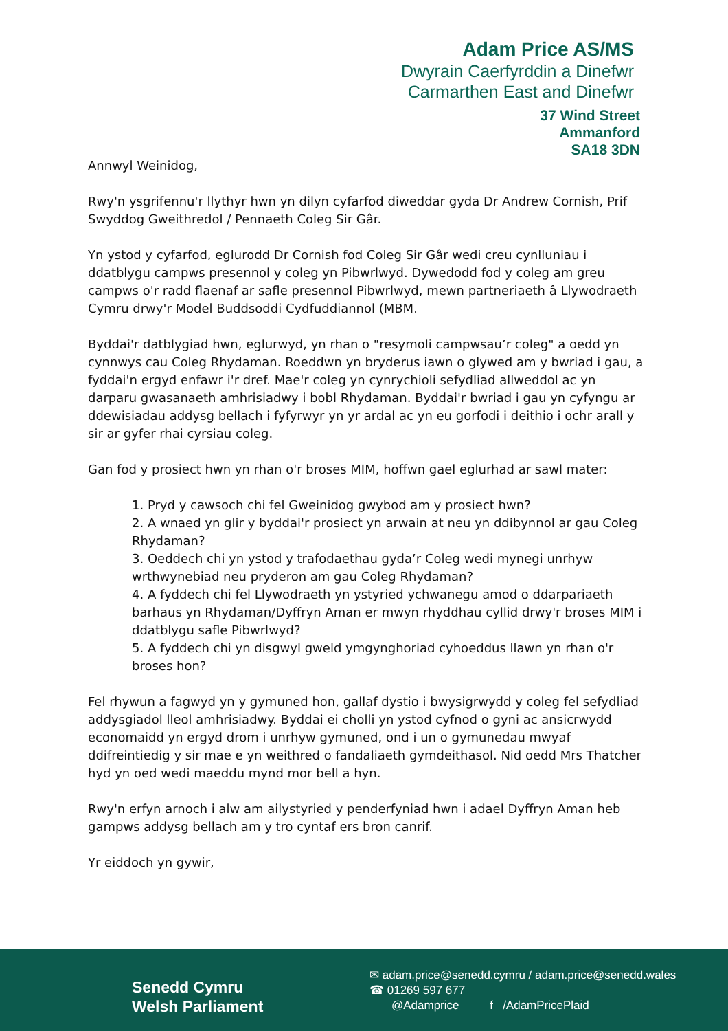Adam Price AS/MS
Dwyrain Caerfyrddin a Dinefwr
Carmarthen East and Dinefwr
37 Wind Street
Ammanford
SA18 3DN
Annwyl Weinidog,
Rwy'n ysgrifennu'r llythyr hwn yn dilyn cyfarfod diweddar gyda Dr Andrew Cornish, Prif Swyddog Gweithredol / Pennaeth Coleg Sir Gâr.
Yn ystod y cyfarfod, eglurodd Dr Cornish fod Coleg Sir Gâr wedi creu cynlluniau i ddatblygu campws presennol y coleg yn Pibwrlwyd. Dywedodd fod y coleg am greu campws o'r radd flaenaf ar safle presennol Pibwrlwyd, mewn partneriaeth â Llywodraeth Cymru drwy'r Model Buddsoddi Cydfuddiannol (MBM.
Byddai'r datblygiad hwn, eglurwyd, yn rhan o "resymoli campwsau’r coleg" a oedd yn cynnwys cau Coleg Rhydaman. Roeddwn yn bryderus iawn o glywed am y bwriad i gau, a fyddai'n ergyd enfawr i'r dref. Mae'r coleg yn cynrychioli sefydliad allweddol ac yn darparu gwasanaeth amhrisiadwy i bobl Rhydaman. Byddai'r bwriad i gau yn cyfyngu ar ddewisiadau addysg bellach i fyfyrwyr yn yr ardal ac yn eu gorfodi i deithio i ochr arall y sir ar gyfer rhai cyrsiau coleg.
Gan fod y prosiect hwn yn rhan o'r broses MIM, hoffwn gael eglurhad ar sawl mater:
1. Pryd y cawsoch chi fel Gweinidog gwybod am y prosiect hwn?
2. A wnaed yn glir y byddai'r prosiect yn arwain at neu yn ddibynnol ar gau Coleg Rhydaman?
3. Oeddech chi yn ystod y trafodaethau gyda’r Coleg wedi mynegi unrhyw wrthwynebiad neu pryderon am gau Coleg Rhydaman?
4. A fyddech chi fel Llywodraeth yn ystyried ychwanegu amod o ddarpariaeth barhaus yn Rhydaman/Dyffryn Aman er mwyn rhyddhau cyllid drwy'r broses MIM i ddatblygu safle Pibwrlwyd?
5. A fyddech chi yn disgwyl gweld ymgynghoriad cyhoeddus llawn yn rhan o'r broses hon?
Fel rhywun a fagwyd yn y gymuned hon, gallaf dystio i bwysigrwydd y coleg fel sefydliad addysgiadol lleol amhrisiadwy. Byddai ei cholli yn ystod cyfnod o gyni ac ansicrwydd economaidd yn ergyd drom i unrhyw gymuned, ond i un o gymunedau mwyaf ddifreintiedig y sir mae e yn weithred o fandaliaeth gymdeithasol. Nid oedd Mrs Thatcher hyd yn oed wedi maeddu mynd mor bell a hyn.
Rwy'n erfyn arnoch i alw am ailystyried y penderfyniad hwn i adael Dyffryn Aman heb gampws addysg bellach am y tro cyntaf ers bron canrif.
Yr eiddoch yn gywir,
Senedd Cymru
Welsh Parliament
✉ adam.price@senedd.cymru / adam.price@senedd.wales
☎ 01269 597 677
@Adamprice f /AdamPricePlaid